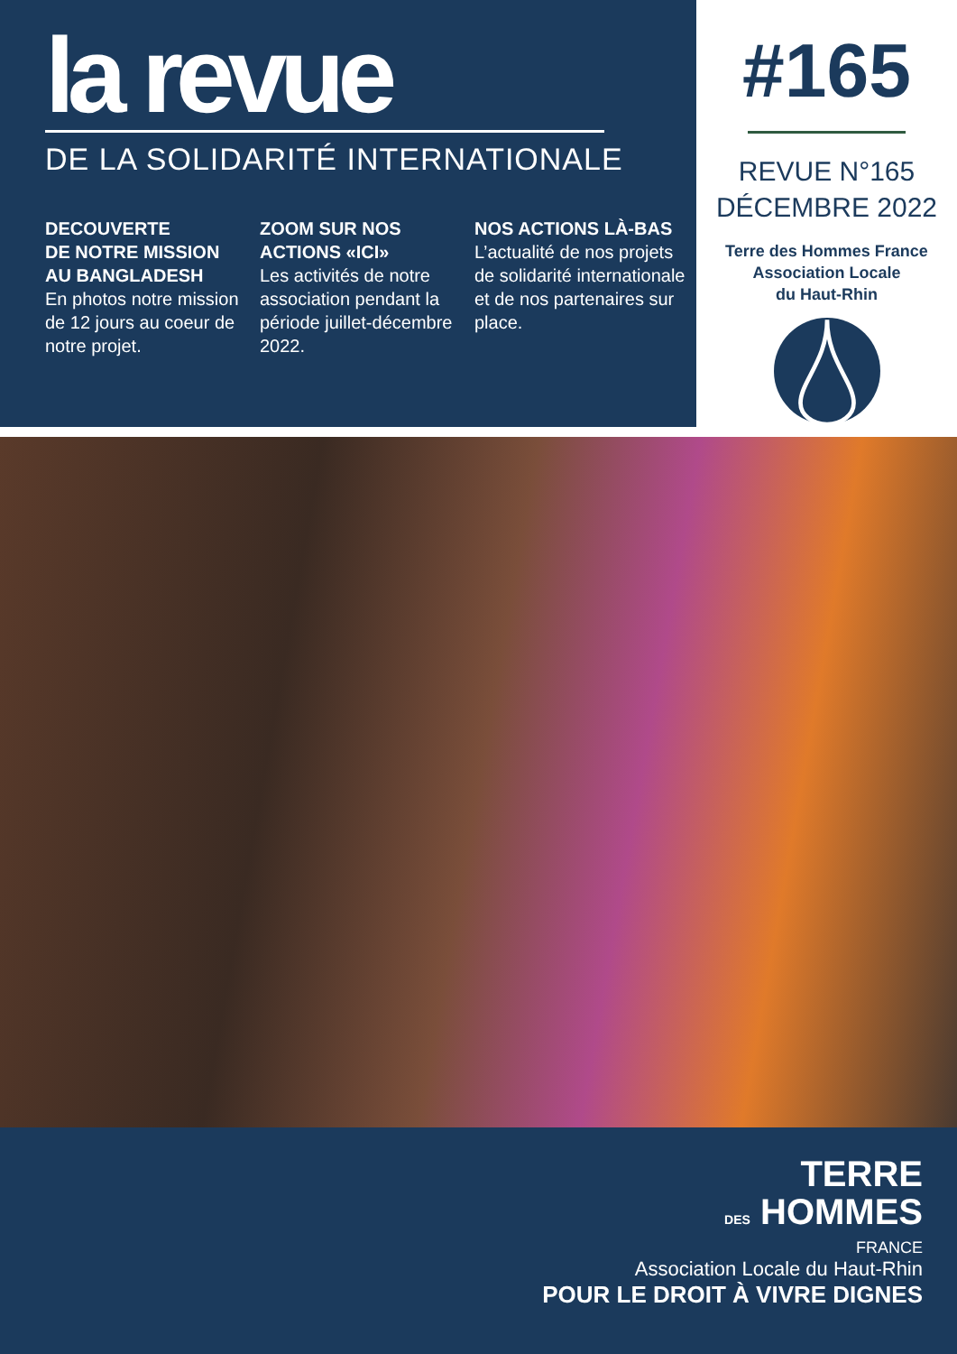la revue
DE LA SOLIDARITÉ INTERNATIONALE
DECOUVERTE
DE NOTRE MISSION
AU BANGLADESH
En photos notre mission de 12 jours au coeur de notre projet.
ZOOM SUR NOS
ACTIONS «ICI»
Les activités de notre association pendant la période juillet-décembre 2022.
NOS ACTIONS LÀ-BAS
L’actualité de nos projets de solidarité internationale et de nos partenaires sur place.
#165
REVUE N°165
DÉCEMBRE 2022
Terre des Hommes France
Association Locale
du Haut-Rhin
TERRE
DES HOMMES
FRANCE
Association Locale du Haut-Rhin
POUR LE DROIT À VIVRE DIGNES